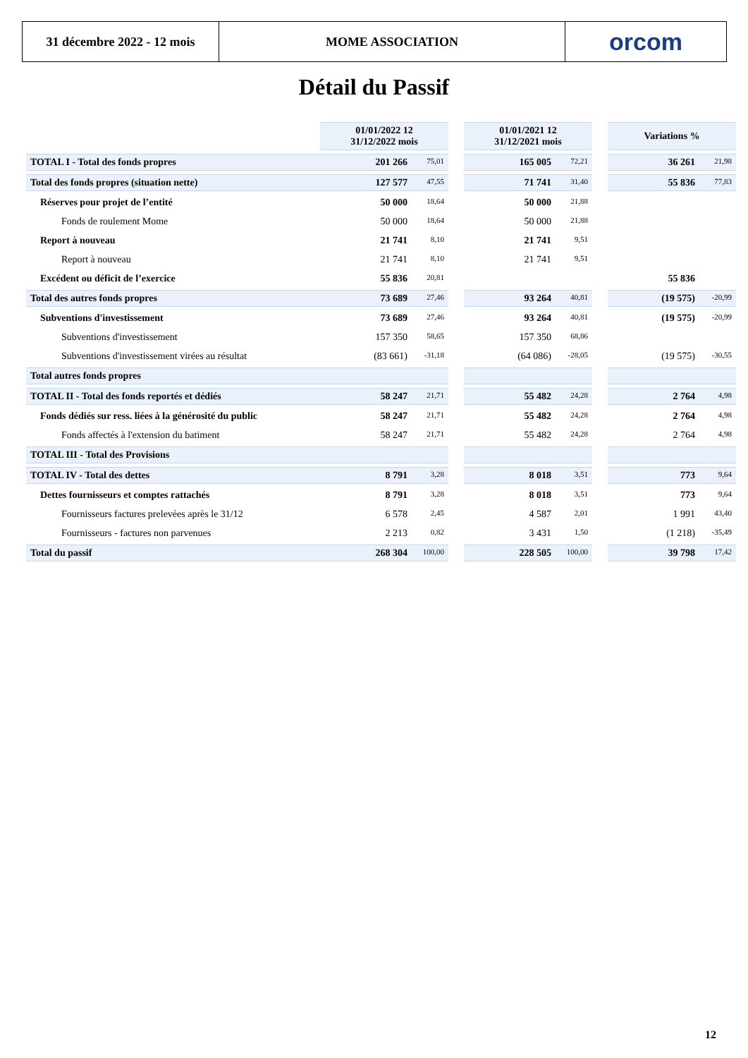31 décembre 2022 - 12 mois
MOME ASSOCIATION orcom
Détail du Passif
| | 01/01/2022 12 31/12/2022 mois | | | 01/01/2021 12 31/12/2021 mois | | | Variations % | |
| --- | --- | --- | --- | --- | --- | --- | --- | --- |
| TOTAL I - Total des fonds propres | 201 266 | 75,01 | | 165 005 | 72,21 | | 36 261 | 21,98 |
| Total des fonds propres (situation nette) | 127 577 | 47,55 | | 71 741 | 31,40 | | 55 836 | 77,83 |
| Réserves pour projet de l’entité | 50 000 | 18,64 | | 50 000 | 21,88 | | | |
| Fonds de roulement Mome | 50 000 | 18,64 | | 50 000 | 21,88 | | | |
| Report à nouveau | 21 741 | 8,10 | | 21 741 | 9,51 | | | |
| Report à nouveau | 21 741 | 8,10 | | 21 741 | 9,51 | | | |
| Excédent ou déficit de l’exercice | 55 836 | 20,81 | | | | | 55 836 | |
| Total des autres fonds propres | 73 689 | 27,46 | | 93 264 | 40,81 | | (19 575) | -20,99 |
| Subventions d'investissement | 73 689 | 27,46 | | 93 264 | 40,81 | | (19 575) | -20,99 |
| Subventions d'investissement | 157 350 | 58,65 | | 157 350 | 68,86 | | | |
| Subventions d'investissement virées au résultat | (83 661) | -31,18 | | (64 086) | -28,05 | | (19 575) | -30,55 |
| Total autres fonds propres | | | | | | | | |
| TOTAL II - Total des fonds reportés et dédiés | 58 247 | 21,71 | | 55 482 | 24,28 | | 2 764 | 4,98 |
| Fonds dédiés sur ress. liées à la générosité du public | 58 247 | 21,71 | | 55 482 | 24,28 | | 2 764 | 4,98 |
| Fonds affectés à l'extension du batiment | 58 247 | 21,71 | | 55 482 | 24,28 | | 2 764 | 4,98 |
| TOTAL III - Total des Provisions | | | | | | | | |
| TOTAL IV - Total des dettes | 8 791 | 3,28 | | 8 018 | 3,51 | | 773 | 9,64 |
| Dettes fournisseurs et comptes rattachés | 8 791 | 3,28 | | 8 018 | 3,51 | | 773 | 9,64 |
| Fournisseurs factures prelevées après le 31/12 | 6 578 | 2,45 | | 4 587 | 2,01 | | 1 991 | 43,40 |
| Fournisseurs - factures non parvenues | 2 213 | 0,82 | | 3 431 | 1,50 | | (1 218) | -35,49 |
| Total du passif | 268 304 | 100,00 | | 228 505 | 100,00 | | 39 798 | 17,42 |
12